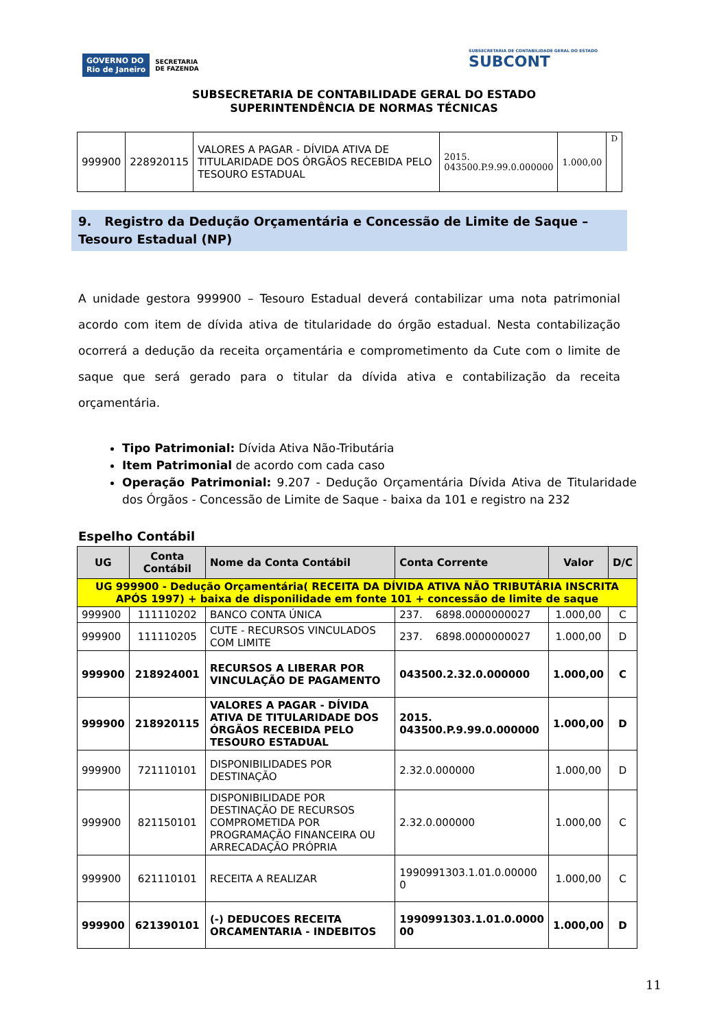GOVERNO DO
Rio de Janeiro SECRETARIA
DE FAZENDA
SUBSECRETARIA DE CONTABILIDADE GERAL DO ESTADO
SUBCONT
SUBSECRETARIA DE CONTABILIDADE GERAL DO ESTADO
SUPERINTENDÊNCIA DE NORMAS TÉCNICAS
| 999900 | 228920115 | VALORES A PAGAR - DÍVIDA ATIVA DE TITULARIDADE DOS ÓRGÃOS RECEBIDA PELO TESOURO ESTADUAL | 2015. 043500.P.9.99.0.000000 | 1.000,00 | D |
9. Registro da Dedução Orçamentária e Concessão de Limite de Saque – Tesouro Estadual (NP)
A unidade gestora 999900 – Tesouro Estadual deverá contabilizar uma nota patrimonial acordo com item de dívida ativa de titularidade do órgão estadual. Nesta contabilização ocorrerá a dedução da receita orçamentária e comprometimento da Cute com o limite de saque que será gerado para o titular da dívida ativa e contabilização da receita orçamentária.
Tipo Patrimonial: Dívida Ativa Não-Tributária
Item Patrimonial de acordo com cada caso
Operação Patrimonial: 9.207 - Dedução Orçamentária Dívida Ativa de Titularidade dos Órgãos - Concessão de Limite de Saque - baixa da 101 e registro na 232
Espelho Contábil
| UG | Conta Contábil | Nome da Conta Contábil | Conta Corrente | Valor | D/C |
| --- | --- | --- | --- | --- | --- |
| UG 999900 - Dedução Orçamentária( RECEITA DA DÍVIDA ATIVA NÃO TRIBUTÁRIA INSCRITA APÓS 1997) + baixa de disponilidade em fonte 101 + concessão de limite de saque | | | | | |
| 999900 | 111110202 | BANCO CONTA ÚNICA | 237. 6898.0000000027 | 1.000,00 | C |
| 999900 | 111110205 | CUTE - RECURSOS VINCULADOS COM LIMITE | 237. 6898.0000000027 | 1.000,00 | D |
| 999900 | 218924001 | RECURSOS A LIBERAR POR VINCULAÇÃO DE PAGAMENTO | 043500.2.32.0.000000 | 1.000,00 | C |
| 999900 | 218920115 | VALORES A PAGAR - DÍVIDA ATIVA DE TITULARIDADE DOS ÓRGÃOS RECEBIDA PELO TESOURO ESTADUAL | 2015. 043500.P.9.99.0.000000 | 1.000,00 | D |
| 999900 | 721110101 | DISPONIBILIDADES POR DESTINAÇÃO | 2.32.0.000000 | 1.000,00 | D |
| 999900 | 821150101 | DISPONIBILIDADE POR DESTINAÇÃO DE RECURSOS COMPROMETIDA POR PROGRAMAÇÃO FINANCEIRA OU ARRECADAÇÃO PRÓPRIA | 2.32.0.000000 | 1.000,00 | C |
| 999900 | 621110101 | RECEITA A REALIZAR | 1990991303.1.01.0.00000 0 | 1.000,00 | C |
| 999900 | 621390101 | (-) DEDUCOES RECEITA ORCAMENTARIA - INDEBITOS | 1990991303.1.01.0.0000 00 | 1.000,00 | D |
11